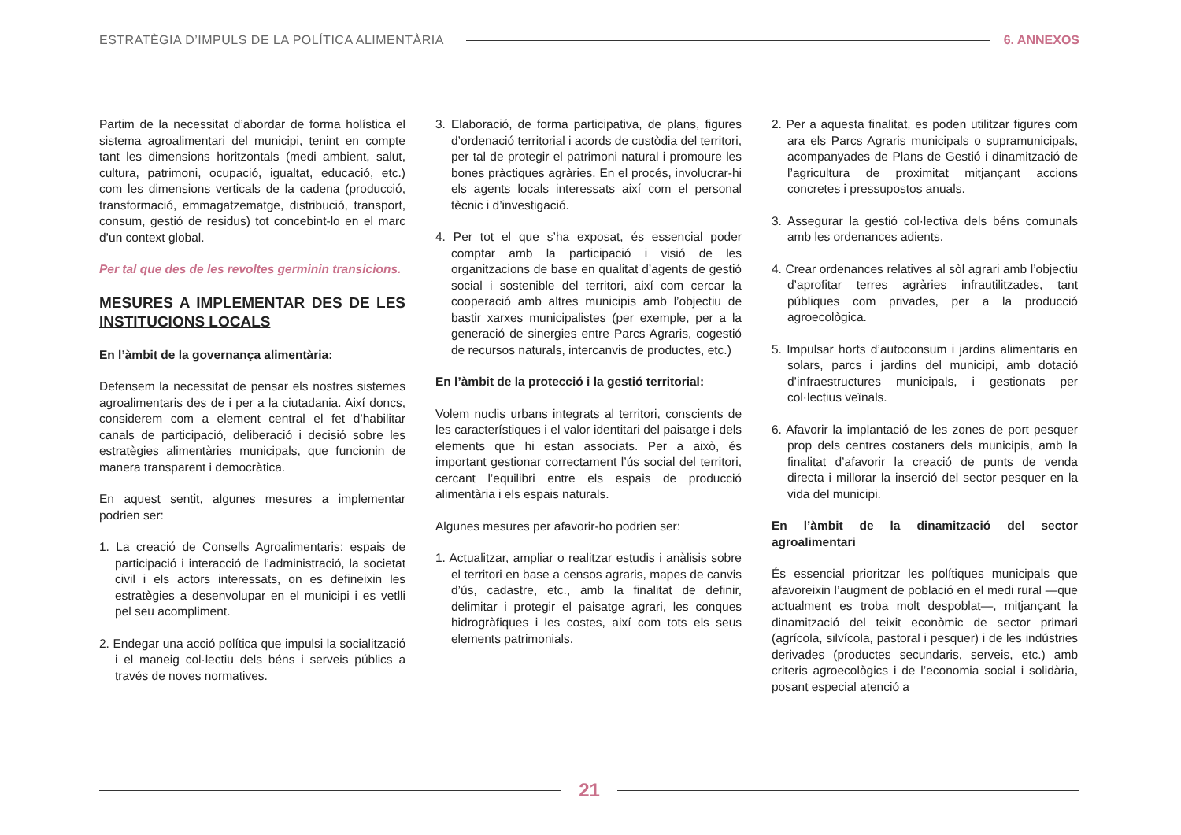ESTRATÈGIA D’IMPULS DE LA POLÍTICA ALIMENTÀRIA 6. ANNEXOS
Partim de la necessitat d’abordar de forma holística el sistema agroalimentari del municipi, tenint en compte tant les dimensions horitzontals (medi ambient, salut, cultura, patrimoni, ocupació, igualtat, educació, etc.) com les dimensions verticals de la cadena (producció, transformació, emmagatzematge, distribució, transport, consum, gestió de residus) tot concebint-lo en el marc d’un context global.
Per tal que des de les revoltes germinin transicions.
MESURES A IMPLEMENTAR DES DE LES INSTITUCIONS LOCALS
En l’àmbit de la governança alimentària:
Defensem la necessitat de pensar els nostres sistemes agroalimentaris des de i per a la ciutadania. Així doncs, considerem com a element central el fet d’habilitar canals de participació, deliberació i decisió sobre les estratègies alimentàries municipals, que funcionin de manera transparent i democràtica.
En aquest sentit, algunes mesures a implementar podrien ser:
1. La creació de Consells Agroalimentaris: espais de participació i interacció de l’administració, la societat civil i els actors interessats, on es defineixin les estratègies a desenvolupar en el municipi i es vetlli pel seu acompliment.
2. Endegar una acció política que impulsi la socialització i el maneig col·lectiu dels béns i serveis públics a través de noves normatives.
3. Elaboració, de forma participativa, de plans, figures d’ordenació territorial i acords de custòdia del territori, per tal de protegir el patrimoni natural i promoure les bones pràctiques agràries. En el procés, involucrar-hi els agents locals interessats així com el personal tècnic i d’investigació.
4. Per tot el que s’ha exposat, és essencial poder comptar amb la participació i visió de les organitzacions de base en qualitat d’agents de gestió social i sostenible del territori, així com cercar la cooperació amb altres municipis amb l’objectiu de bastir xarxes municipalistes (per exemple, per a la generació de sinergies entre Parcs Agraris, cogestió de recursos naturals, intercanvis de productes, etc.)
En l’àmbit de la protecció i la gestió territorial:
Volem nuclis urbans integrats al territori, conscients de les característiques i el valor identitari del paisatge i dels elements que hi estan associats. Per a això, és important gestionar correctament l’ús social del territori, cercant l’equilibri entre els espais de producció alimentària i els espais naturals.
Algunes mesures per afavorir-ho podrien ser:
1. Actualitzar, ampliar o realitzar estudis i anàlisis sobre el territori en base a censos agraris, mapes de canvis d’ús, cadastre, etc., amb la finalitat de definir, delimitar i protegir el paisatge agrari, les conques hidrogràfiques i les costes, així com tots els seus elements patrimonials.
2. Per a aquesta finalitat, es poden utilitzar figures com ara els Parcs Agraris municipals o supramunicipals, acompanyades de Plans de Gestió i dinamització de l’agricultura de proximitat mitjançant accions concretes i pressupostos anuals.
3. Assegurar la gestió col·lectiva dels béns comunals amb les ordenances adients.
4. Crear ordenances relatives al sòl agrari amb l’objectiu d’aprofitar terres agràries infrautilitzades, tant públiques com privades, per a la producció agroecològica.
5. Impulsar horts d’autoconsum i jardins alimentaris en solars, parcs i jardins del municipi, amb dotació d’infraestructures municipals, i gestionats per col·lectius veïnals.
6. Afavorir la implantació de les zones de port pesquer prop dels centres costaners dels municipis, amb la finalitat d’afavorir la creació de punts de venda directa i millorar la inserció del sector pesquer en la vida del municipi.
En l’àmbit de la dinamització del sector agroalimentari
És essencial prioritzar les polítiques municipals que afavoreixin l’augment de població en el medi rural —que actualment es troba molt despoblat—, mitjançant la dinamització del teixit econòmic de sector primari (agrícola, silvícola, pastoral i pesquer) i de les indústries derivades (productes secundaris, serveis, etc.) amb criteris agroecològics i de l’economia social i solidària, posant especial atenció a
21